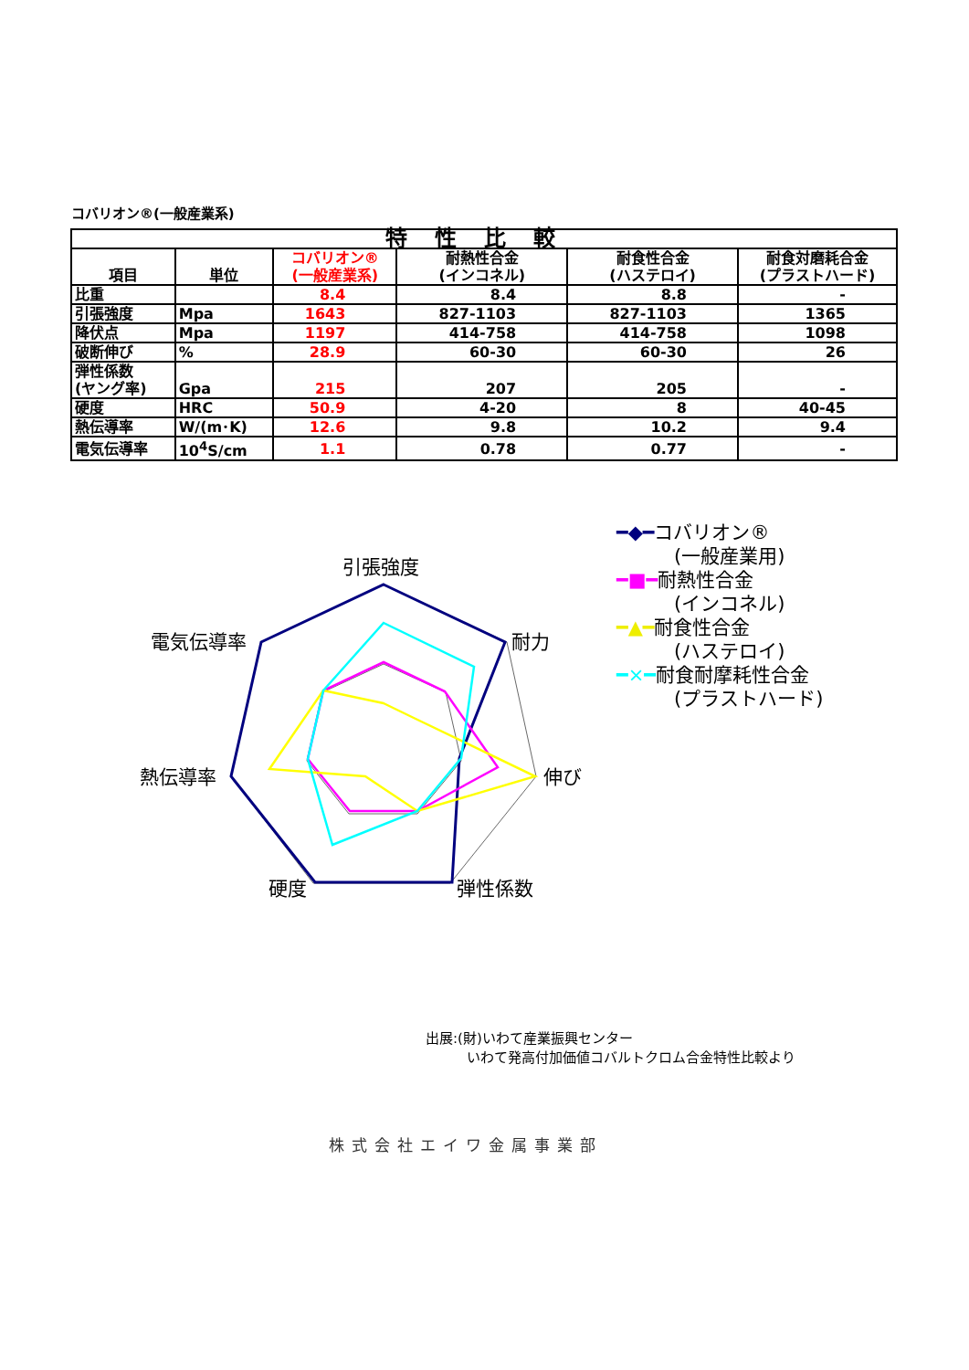コバリオン®(一般産業系)
| 特性比較 | | | | | |
| --- | --- | --- | --- | --- | --- |
| 項目 | 単位 | コバリオン® (一般産業系) | 耐熱性合金 (インコネル) | 耐食性合金 (ハステロイ) | 耐食対磨耗合金 (プラストハード) |
| 比重 | | 8.4 | 8.4 | 8.8 | - |
| 引張強度 | Mpa | 1643 | 827-1103 | 827-1103 | 1365 |
| 降伏点 | Mpa | 1197 | 414-758 | 414-758 | 1098 |
| 破断伸び | % | 28.9 | 60-30 | 60-30 | 26 |
| 弾性係数 (ヤング率) | Gpa | 215 | 207 | 205 | - |
| 硬度 | HRC | 50.9 | 4-20 | 8 | 40-45 |
| 熱伝導率 | W/(m･K) | 12.6 | 9.8 | 10.2 | 9.4 |
| 電気伝導率 | 10<sup>4</sup>S/cm | 1.1 | 0.78 | 0.77 | - |
引張強度
耐力
伸び
弾性係数
硬度
熱伝導率
電気伝導率
━◆━コバリオン®
　　　(一般産業用)
━■━耐熱性合金
　　　(インコネル)
━▲━耐食性合金
　　　(ハステロイ)
━×━耐食耐摩耗性合金
　　　(プラストハード)
出展:(財)いわて産業振興センター
　　　いわて発高付加価値コバルトクロム合金特性比較より
株式会社エイワ金属事業部